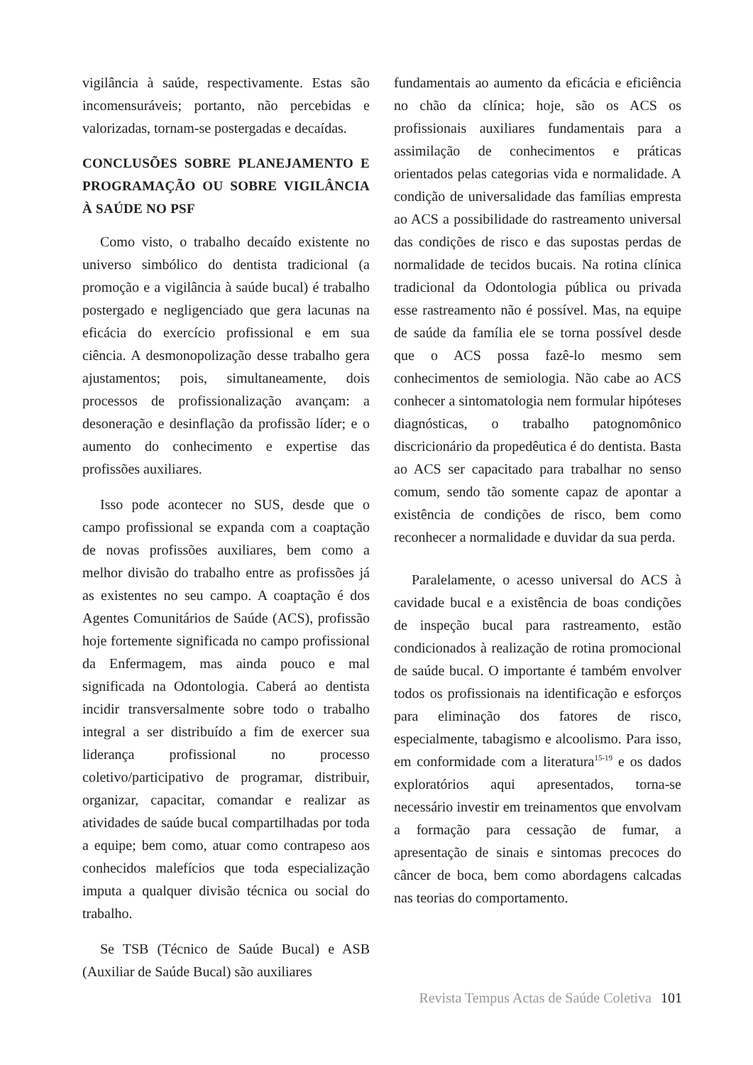vigilância à saúde, respectivamente. Estas são incomensuráveis; portanto, não percebidas e valorizadas, tornam-se postergadas e decaídas.
CONCLUSÕES SOBRE PLANEJAMENTO E PROGRAMAÇÃO OU SOBRE VIGILÂNCIA À SAÚDE NO PSF
Como visto, o trabalho decaído existente no universo simbólico do dentista tradicional (a promoção e a vigilância à saúde bucal) é trabalho postergado e negligenciado que gera lacunas na eficácia do exercício profissional e em sua ciência. A desmonopolização desse trabalho gera ajustamentos; pois, simultaneamente, dois processos de profissionalização avançam: a desoneração e desinflação da profissão líder; e o aumento do conhecimento e expertise das profissões auxiliares.
Isso pode acontecer no SUS, desde que o campo profissional se expanda com a coaptação de novas profissões auxiliares, bem como a melhor divisão do trabalho entre as profissões já as existentes no seu campo. A coaptação é dos Agentes Comunitários de Saúde (ACS), profissão hoje fortemente significada no campo profissional da Enfermagem, mas ainda pouco e mal significada na Odontologia. Caberá ao dentista incidir transversalmente sobre todo o trabalho integral a ser distribuído a fim de exercer sua liderança profissional no processo coletivo/participativo de programar, distribuir, organizar, capacitar, comandar e realizar as atividades de saúde bucal compartilhadas por toda a equipe; bem como, atuar como contrapeso aos conhecidos malefícios que toda especialização imputa a qualquer divisão técnica ou social do trabalho.
Se TSB (Técnico de Saúde Bucal) e ASB (Auxiliar de Saúde Bucal) são auxiliares
fundamentais ao aumento da eficácia e eficiência no chão da clínica; hoje, são os ACS os profissionais auxiliares fundamentais para a assimilação de conhecimentos e práticas orientados pelas categorias vida e normalidade. A condição de universalidade das famílias empresta ao ACS a possibilidade do rastreamento universal das condições de risco e das supostas perdas de normalidade de tecidos bucais. Na rotina clínica tradicional da Odontologia pública ou privada esse rastreamento não é possível. Mas, na equipe de saúde da família ele se torna possível desde que o ACS possa fazê-lo mesmo sem conhecimentos de semiologia. Não cabe ao ACS conhecer a sintomatologia nem formular hipóteses diagnósticas, o trabalho patognomônico discricionário da propedêutica é do dentista. Basta ao ACS ser capacitado para trabalhar no senso comum, sendo tão somente capaz de apontar a existência de condições de risco, bem como reconhecer a normalidade e duvidar da sua perda.
Paralelamente, o acesso universal do ACS à cavidade bucal e a existência de boas condições de inspeção bucal para rastreamento, estão condicionados à realização de rotina promocional de saúde bucal. O importante é também envolver todos os profissionais na identificação e esforços para eliminação dos fatores de risco, especialmente, tabagismo e alcoolismo. Para isso, em conformidade com a literatura<sup>15-19</sup> e os dados exploratórios aqui apresentados, torna-se necessário investir em treinamentos que envolvam a formação para cessação de fumar, a apresentação de sinais e sintomas precoces do câncer de boca, bem como abordagens calcadas nas teorias do comportamento.
Revista Tempus Actas de Saúde Coletiva 101